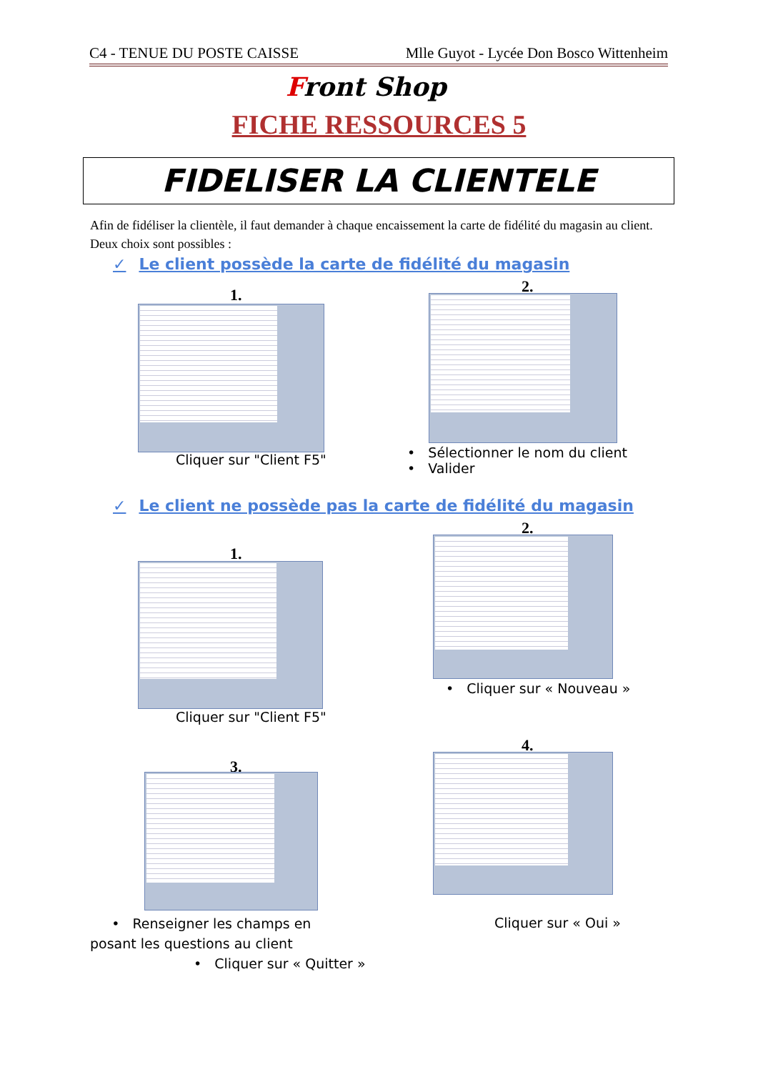C4 - TENUE DU POSTE CAISSE Mlle Guyot - Lycée Don Bosco Wittenheim
Front Shop
FICHE RESSOURCES 5
FIDELISER LA CLIENTELE
Afin de fidéliser la clientèle, il faut demander à chaque encaissement la carte de fidélité du magasin au client. Deux choix sont possibles :
✓ Le client possède la carte de fidélité du magasin
1.
Cliquer sur "Client F5"
2.
• Sélectionner le nom du client
• Valider
✓ Le client ne possède pas la carte de fidélité du magasin
1.
Cliquer sur "Client F5"
2.
• Cliquer sur « Nouveau »
3.
• Renseigner les champs en
posant les questions au client
• Cliquer sur « Quitter »
4.
Cliquer sur « Oui »